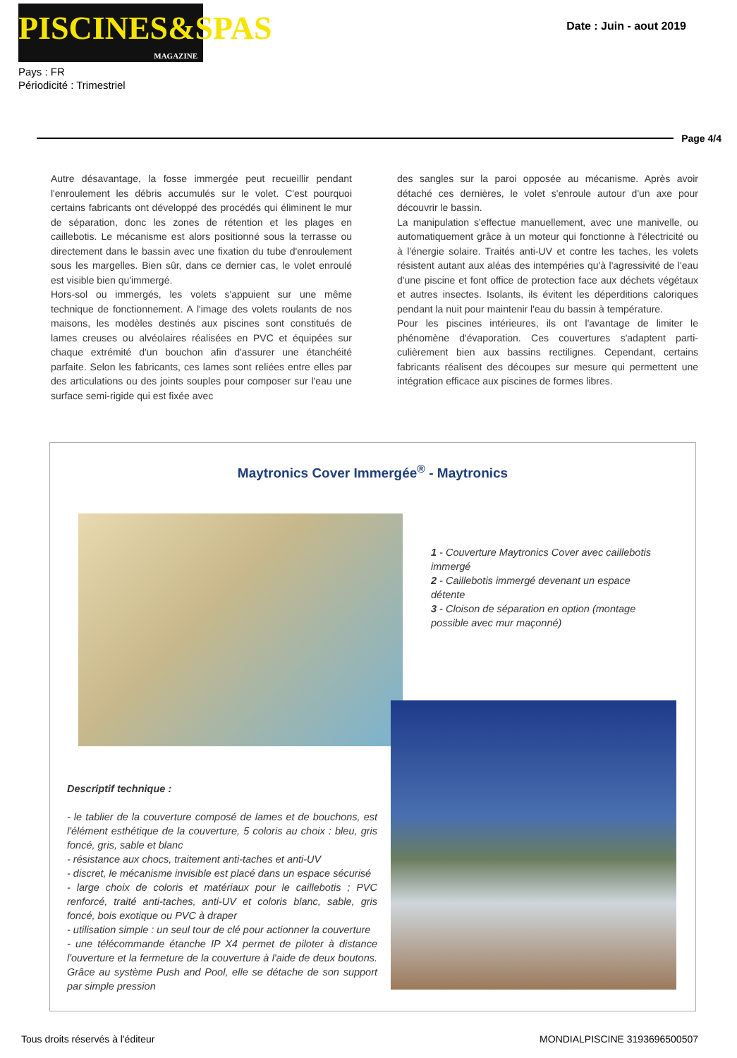PISCINES&SPAS
MAGAZINE
Pays : FR
Périodicité : Trimestriel
Date : Juin - aout 2019
Page 4/4
Autre désavantage, la fosse immergée peut recueillir pendant l'enroulement les débris accumulés sur le volet. C'est pourquoi certains fabricants ont développé des procédés qui éliminent le mur de séparation, donc les zones de rétention et les plages en caillebotis. Le mécanisme est alors positionné sous la terrasse ou directement dans le bassin avec une fixation du tube d'enroulement sous les margelles. Bien sûr, dans ce dernier cas, le volet enroulé est visible bien qu'immergé.
Hors-sol ou immergés, les volets s'appuient sur une même technique de fonctionnement. A l'image des volets roulants de nos maisons, les modèles destinés aux piscines sont constitués de lames creuses ou alvéolaires réalisées en PVC et équipées sur chaque extrémité d'un bouchon afin d'assurer une étanchéité parfaite. Selon les fabricants, ces lames sont reliées entre elles par des articulations ou des joints souples pour composer sur l'eau une surface semi-rigide qui est fixée avec
des sangles sur la paroi opposée au mécanisme. Après avoir détaché ces dernières, le volet s'enroule autour d'un axe pour découvrir le bassin.
La manipulation s'effectue manuellement, avec une manivelle, ou automatiquement grâce à un moteur qui fonctionne à l'électricité ou à l'énergie solaire. Traités anti-UV et contre les taches, les volets résistent autant aux aléas des intempéries qu'à l'agressivité de l'eau d'une piscine et font office de protection face aux déchets végétaux et autres insectes. Isolants, ils évitent les déperditions caloriques pendant la nuit pour maintenir l'eau du bassin à température.
Pour les piscines intérieures, ils ont l'avantage de limiter le phénomène d'évaporation. Ces couvertures s'adaptent parti-culièrement bien aux bassins rectilignes. Cependant, certains fabricants réalisent des découpes sur mesure qui permettent une intégration efficace aux piscines de formes libres.
Maytronics Cover Immergée<sup>®</sup> - Maytronics
1 - Couverture Maytronics Cover avec caillebotis immergé
2 - Caillebotis immergé devenant un espace détente
3 - Cloison de séparation en option (montage possible avec mur maçonné)
Descriptif technique :
- le tablier de la couverture composé de lames et de bouchons, est l'élément esthétique de la couverture, 5 coloris au choix : bleu, gris foncé, gris, sable et blanc
- résistance aux chocs, traitement anti-taches et anti-UV
- discret, le mécanisme invisible est placé dans un espace sécurisé
- large choix de coloris et matériaux pour le caillebotis ; PVC renforcé, traité anti-taches, anti-UV et coloris blanc, sable, gris foncé, bois exotique ou PVC à draper
- utilisation simple : un seul tour de clé pour actionner la couverture
- une télécommande étanche IP X4 permet de piloter à distance l'ouverture et la fermeture de la couverture à l'aide de deux boutons. Grâce au système Push and Pool, elle se détache de son support par simple pression
Tous droits réservés à l'éditeur
MONDIALPISCINE 3193696500507